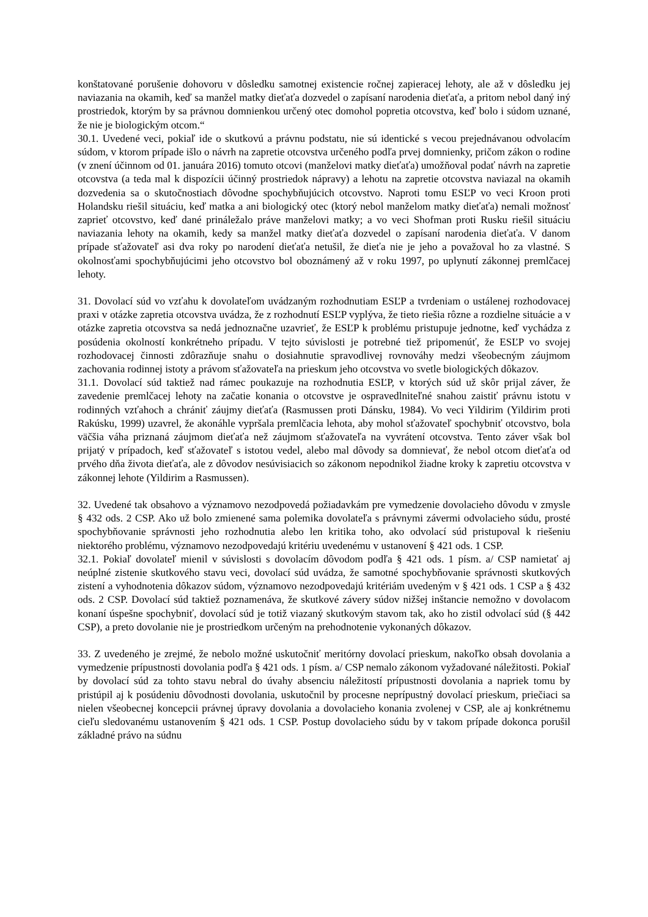konštatované porušenie dohovoru v dôsledku samotnej existencie ročnej zapieracej lehoty, ale až v dôsledku jej naviazania na okamih, keď sa manžel matky dieťaťa dozvedel o zapísaní narodenia dieťaťa, a pritom nebol daný iný prostriedok, ktorým by sa právnou domnienkou určený otec domohol popretia otcovstva, keď bolo i súdom uznané, že nie je biologickým otcom.“
30.1. Uvedené veci, pokiaľ ide o skutkovú a právnu podstatu, nie sú identické s vecou prejednávanou odvolacím súdom, v ktorom prípade išlo o návrh na zapretie otcovstva určeného podľa prvej domnienky, pričom zákon o rodine (v znení účinnom od 01. januára 2016) tomuto otcovi (manželovi matky dieťaťa) umožňoval podať návrh na zapretie otcovstva (a teda mal k dispozícii účinný prostriedok nápravy) a lehotu na zapretie otcovstva naviazal na okamih dozvedenia sa o skutočnostiach dôvodne spochybňujúcich otcovstvo. Naproti tomu ESĽP vo veci Kroon proti Holandsku riešil situáciu, keď matka a ani biologický otec (ktorý nebol manželom matky dieťaťa) nemali možnosť zaprieť otcovstvo, keď dané prináležalo práve manželovi matky; a vo veci Shofman proti Rusku riešil situáciu naviazania lehoty na okamih, kedy sa manžel matky dieťaťa dozvedel o zapísaní narodenia dieťaťa. V danom prípade sťažovateľ asi dva roky po narodení dieťaťa netušil, že dieťa nie je jeho a považoval ho za vlastné. S okolnosťami spochybňujúcimi jeho otcovstvo bol oboznámený až v roku 1997, po uplynutí zákonnej premlčacej lehoty.
31. Dovolací súd vo vzťahu k dovolateľom uvádzaným rozhodnutiam ESĽP a tvrdeniam o ustálenej rozhodovacej praxi v otázke zapretia otcovstva uvádza, že z rozhodnutí ESĽP vyplýva, že tieto riešia rôzne a rozdielne situácie a v otázke zapretia otcovstva sa nedá jednoznačne uzavrieť, že ESĽP k problému pristupuje jednotne, keď vychádza z posúdenia okolností konkrétneho prípadu. V tejto súvislosti je potrebné tiež pripomenúť, že ESĽP vo svojej rozhodovacej činnosti zdôrazňuje snahu o dosiahnutie spravodlivej rovnováhy medzi všeobecným záujmom zachovania rodinnej istoty a právom sťažovateľa na prieskum jeho otcovstva vo svetle biologických dôkazov.
31.1. Dovolací súd taktiež nad rámec poukazuje na rozhodnutia ESĽP, v ktorých súd už skôr prijal záver, že zavedenie premlčacej lehoty na začatie konania o otcovstve je ospravedlniteľné snahou zaistiť právnu istotu v rodinných vzťahoch a chrániť záujmy dieťaťa (Rasmussen proti Dánsku, 1984). Vo veci Yildirim (Yildirim proti Rakúsku, 1999) uzavrel, že akonáhle vypršala premlčacia lehota, aby mohol sťažovateľ spochybniť otcovstvo, bola väčšia váha priznaná záujmom dieťaťa než záujmom sťažovateľa na vyvrátení otcovstva. Tento záver však bol prijatý v prípadoch, keď sťažovateľ s istotou vedel, alebo mal dôvody sa domnievať, že nebol otcom dieťaťa od prvého dňa života dieťaťa, ale z dôvodov nesúvisiacich so zákonom nepodnikol žiadne kroky k zapretiu otcovstva v zákonnej lehote (Yildirim a Rasmussen).
32. Uvedené tak obsahovo a významovo nezodpovedá požiadavkám pre vymedzenie dovolacieho dôvodu v zmysle § 432 ods. 2 CSP. Ako už bolo zmienené sama polemika dovolateľa s právnymi závermi odvolacieho súdu, prosté spochybňovanie správnosti jeho rozhodnutia alebo len kritika toho, ako odvolací súd pristupoval k riešeniu niektorého problému, významovo nezodpovedajú kritériu uvedenému v ustanovení § 421 ods. 1 CSP.
32.1. Pokiaľ dovolateľ mienil v súvislosti s dovolacím dôvodom podľa § 421 ods. 1 písm. a/ CSP namietať aj neúplné zistenie skutkového stavu veci, dovolací súd uvádza, že samotné spochybňovanie správnosti skutkových zistení a vyhodnotenia dôkazov súdom, významovo nezodpovedajú kritériám uvedeným v § 421 ods. 1 CSP a § 432 ods. 2 CSP. Dovolací súd taktiež poznamenáva, že skutkové závery súdov nižšej inštancie nemožno v dovolacom konaní úspešne spochybniť, dovolací súd je totiž viazaný skutkovým stavom tak, ako ho zistil odvolací súd (§ 442 CSP), a preto dovolanie nie je prostriedkom určeným na prehodnotenie vykonaných dôkazov.
33. Z uvedeného je zrejmé, že nebolo možné uskutočniť meritórny dovolací prieskum, nakoľko obsah dovolania a vymedzenie prípustnosti dovolania podľa § 421 ods. 1 písm. a/ CSP nemalo zákonom vyžadované náležitosti. Pokiaľ by dovolací súd za tohto stavu nebral do úvahy absenciu náležitostí prípustnosti dovolania a napriek tomu by pristúpil aj k posúdeniu dôvodnosti dovolania, uskutočnil by procesne neprípustný dovolací prieskum, priečiaci sa nielen všeobecnej koncepcii právnej úpravy dovolania a dovolacieho konania zvolenej v CSP, ale aj konkrétnemu cieľu sledovanému ustanovením § 421 ods. 1 CSP. Postup dovolacieho súdu by v takom prípade dokonca porušil základné právo na súdnu